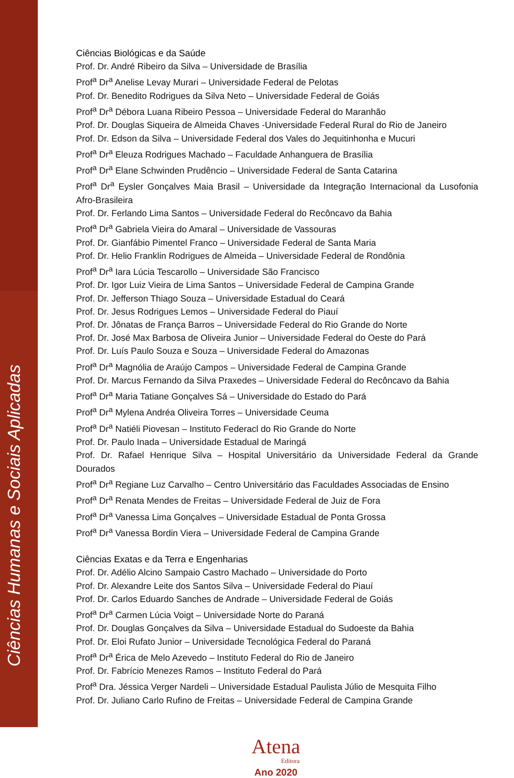Ciências Humanas e Sociais Aplicadas
Ciências Biológicas e da Saúde
Prof. Dr. André Ribeiro da Silva – Universidade de Brasília
Prof<sup>a</sup> Dr<sup>a</sup> Anelise Levay Murari – Universidade Federal de Pelotas
Prof. Dr. Benedito Rodrigues da Silva Neto – Universidade Federal de Goiás
Prof<sup>a</sup> Dr<sup>a</sup> Débora Luana Ribeiro Pessoa – Universidade Federal do Maranhão
Prof. Dr. Douglas Siqueira de Almeida Chaves -Universidade Federal Rural do Rio de Janeiro
Prof. Dr. Edson da Silva – Universidade Federal dos Vales do Jequitinhonha e Mucuri
Prof<sup>a</sup> Dr<sup>a</sup> Eleuza Rodrigues Machado – Faculdade Anhanguera de Brasília
Prof<sup>a</sup> Dr<sup>a</sup> Elane Schwinden Prudêncio – Universidade Federal de Santa Catarina
Prof<sup>a</sup> Dr<sup>a</sup> Eysler Gonçalves Maia Brasil – Universidade da Integração Internacional da Lusofonia Afro-Brasileira
Prof. Dr. Ferlando Lima Santos – Universidade Federal do Recôncavo da Bahia
Prof<sup>a</sup> Dr<sup>a</sup> Gabriela Vieira do Amaral – Universidade de Vassouras
Prof. Dr. Gianfábio Pimentel Franco – Universidade Federal de Santa Maria
Prof. Dr. Helio Franklin Rodrigues de Almeida – Universidade Federal de Rondônia
Prof<sup>a</sup> Dr<sup>a</sup> Iara Lúcia Tescarollo – Universidade São Francisco
Prof. Dr. Igor Luiz Vieira de Lima Santos – Universidade Federal de Campina Grande
Prof. Dr. Jefferson Thiago Souza – Universidade Estadual do Ceará
Prof. Dr. Jesus Rodrigues Lemos – Universidade Federal do Piauí
Prof. Dr. Jônatas de França Barros – Universidade Federal do Rio Grande do Norte
Prof. Dr. José Max Barbosa de Oliveira Junior – Universidade Federal do Oeste do Pará
Prof. Dr. Luís Paulo Souza e Souza – Universidade Federal do Amazonas
Prof<sup>a</sup> Dr<sup>a</sup> Magnólia de Araújo Campos – Universidade Federal de Campina Grande
Prof. Dr. Marcus Fernando da Silva Praxedes – Universidade Federal do Recôncavo da Bahia
Prof<sup>a</sup> Dr<sup>a</sup> Maria Tatiane Gonçalves Sá – Universidade do Estado do Pará
Prof<sup>a</sup> Dr<sup>a</sup> Mylena Andréa Oliveira Torres – Universidade Ceuma
Prof<sup>a</sup> Dr<sup>a</sup> Natiéli Piovesan – Instituto Federacl do Rio Grande do Norte
Prof. Dr. Paulo Inada – Universidade Estadual de Maringá
Prof. Dr. Rafael Henrique Silva – Hospital Universitário da Universidade Federal da Grande Dourados
Prof<sup>a</sup> Dr<sup>a</sup> Regiane Luz Carvalho – Centro Universitário das Faculdades Associadas de Ensino
Prof<sup>a</sup> Dr<sup>a</sup> Renata Mendes de Freitas – Universidade Federal de Juiz de Fora
Prof<sup>a</sup> Dr<sup>a</sup> Vanessa Lima Gonçalves – Universidade Estadual de Ponta Grossa
Prof<sup>a</sup> Dr<sup>a</sup> Vanessa Bordin Viera – Universidade Federal de Campina Grande
Ciências Exatas e da Terra e Engenharias
Prof. Dr. Adélio Alcino Sampaio Castro Machado – Universidade do Porto
Prof. Dr. Alexandre Leite dos Santos Silva – Universidade Federal do Piauí
Prof. Dr. Carlos Eduardo Sanches de Andrade – Universidade Federal de Goiás
Prof<sup>a</sup> Dr<sup>a</sup> Carmen Lúcia Voigt – Universidade Norte do Paraná
Prof. Dr. Douglas Gonçalves da Silva – Universidade Estadual do Sudoeste da Bahia
Prof. Dr. Eloi Rufato Junior – Universidade Tecnológica Federal do Paraná
Prof<sup>a</sup> Dr<sup>a</sup> Érica de Melo Azevedo – Instituto Federal do Rio de Janeiro
Prof. Dr. Fabrício Menezes Ramos – Instituto Federal do Pará
Prof<sup>a</sup> Dra. Jéssica Verger Nardeli – Universidade Estadual Paulista Júlio de Mesquita Filho
Prof. Dr. Juliano Carlo Rufino de Freitas – Universidade Federal de Campina Grande
Atena
Editora
Ano 2020